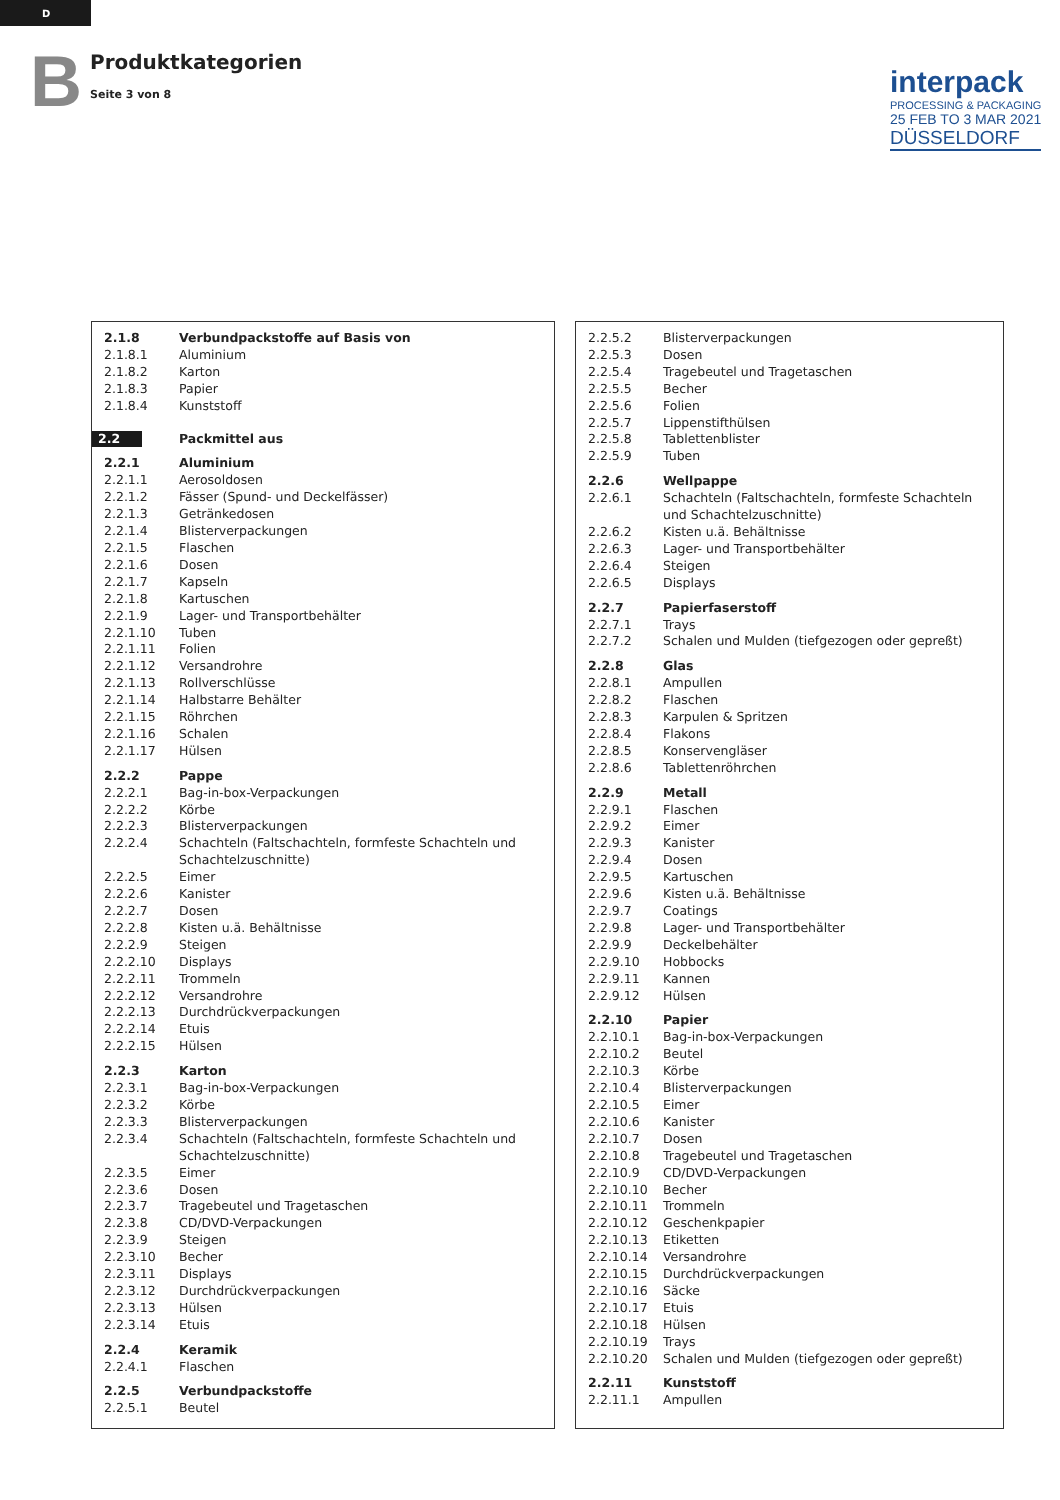D
B
Produktkategorien
Seite 3 von 8
interpack
PROCESSING & PACKAGING
25 FEB TO 3 MAR 2021
DÜSSELDORF
| 2.1.8 | Verbundpackstoffe auf Basis von |
| 2.1.8.1 | Aluminium |
| 2.1.8.2 | Karton |
| 2.1.8.3 | Papier |
| 2.1.8.4 | Kunststoff |
| 2.2 | Packmittel aus |
| 2.2.1 | Aluminium |
| 2.2.1.1 | Aerosoldosen |
| 2.2.1.2 | Fässer (Spund- und Deckelfässer) |
| 2.2.1.3 | Getränkedosen |
| 2.2.1.4 | Blisterverpackungen |
| 2.2.1.5 | Flaschen |
| 2.2.1.6 | Dosen |
| 2.2.1.7 | Kapseln |
| 2.2.1.8 | Kartuschen |
| 2.2.1.9 | Lager- und Transportbehälter |
| 2.2.1.10 | Tuben |
| 2.2.1.11 | Folien |
| 2.2.1.12 | Versandrohre |
| 2.2.1.13 | Rollverschlüsse |
| 2.2.1.14 | Halbstarre Behälter |
| 2.2.1.15 | Röhrchen |
| 2.2.1.16 | Schalen |
| 2.2.1.17 | Hülsen |
| 2.2.2 | Pappe |
| 2.2.2.1 | Bag-in-box-Verpackungen |
| 2.2.2.2 | Körbe |
| 2.2.2.3 | Blisterverpackungen |
| 2.2.2.4 | Schachteln (Faltschachteln, formfeste Schachteln und Schachtelzuschnitte) |
| 2.2.2.5 | Eimer |
| 2.2.2.6 | Kanister |
| 2.2.2.7 | Dosen |
| 2.2.2.8 | Kisten u.ä. Behältnisse |
| 2.2.2.9 | Steigen |
| 2.2.2.10 | Displays |
| 2.2.2.11 | Trommeln |
| 2.2.2.12 | Versandrohre |
| 2.2.2.13 | Durchdrückverpackungen |
| 2.2.2.14 | Etuis |
| 2.2.2.15 | Hülsen |
| 2.2.3 | Karton |
| 2.2.3.1 | Bag-in-box-Verpackungen |
| 2.2.3.2 | Körbe |
| 2.2.3.3 | Blisterverpackungen |
| 2.2.3.4 | Schachteln (Faltschachteln, formfeste Schachteln und Schachtelzuschnitte) |
| 2.2.3.5 | Eimer |
| 2.2.3.6 | Dosen |
| 2.2.3.7 | Tragebeutel und Tragetaschen |
| 2.2.3.8 | CD/DVD-Verpackungen |
| 2.2.3.9 | Steigen |
| 2.2.3.10 | Becher |
| 2.2.3.11 | Displays |
| 2.2.3.12 | Durchdrückverpackungen |
| 2.2.3.13 | Hülsen |
| 2.2.3.14 | Etuis |
| 2.2.4 | Keramik |
| 2.2.4.1 | Flaschen |
| 2.2.5 | Verbundpackstoffe |
| 2.2.5.1 | Beutel |
| 2.2.5.2 | Blisterverpackungen |
| 2.2.5.3 | Dosen |
| 2.2.5.4 | Tragebeutel und Tragetaschen |
| 2.2.5.5 | Becher |
| 2.2.5.6 | Folien |
| 2.2.5.7 | Lippenstifthülsen |
| 2.2.5.8 | Tablettenblister |
| 2.2.5.9 | Tuben |
| 2.2.6 | Wellpappe |
| 2.2.6.1 | Schachteln (Faltschachteln, formfeste Schachteln und Schachtelzuschnitte) |
| 2.2.6.2 | Kisten u.ä. Behältnisse |
| 2.2.6.3 | Lager- und Transportbehälter |
| 2.2.6.4 | Steigen |
| 2.2.6.5 | Displays |
| 2.2.7 | Papierfaserstoff |
| 2.2.7.1 | Trays |
| 2.2.7.2 | Schalen und Mulden (tiefgezogen oder gepreßt) |
| 2.2.8 | Glas |
| 2.2.8.1 | Ampullen |
| 2.2.8.2 | Flaschen |
| 2.2.8.3 | Karpulen & Spritzen |
| 2.2.8.4 | Flakons |
| 2.2.8.5 | Konservengläser |
| 2.2.8.6 | Tablettenröhrchen |
| 2.2.9 | Metall |
| 2.2.9.1 | Flaschen |
| 2.2.9.2 | Eimer |
| 2.2.9.3 | Kanister |
| 2.2.9.4 | Dosen |
| 2.2.9.5 | Kartuschen |
| 2.2.9.6 | Kisten u.ä. Behältnisse |
| 2.2.9.7 | Coatings |
| 2.2.9.8 | Lager- und Transportbehälter |
| 2.2.9.9 | Deckelbehälter |
| 2.2.9.10 | Hobbocks |
| 2.2.9.11 | Kannen |
| 2.2.9.12 | Hülsen |
| 2.2.10 | Papier |
| 2.2.10.1 | Bag-in-box-Verpackungen |
| 2.2.10.2 | Beutel |
| 2.2.10.3 | Körbe |
| 2.2.10.4 | Blisterverpackungen |
| 2.2.10.5 | Eimer |
| 2.2.10.6 | Kanister |
| 2.2.10.7 | Dosen |
| 2.2.10.8 | Tragebeutel und Tragetaschen |
| 2.2.10.9 | CD/DVD-Verpackungen |
| 2.2.10.10 | Becher |
| 2.2.10.11 | Trommeln |
| 2.2.10.12 | Geschenkpapier |
| 2.2.10.13 | Etiketten |
| 2.2.10.14 | Versandrohre |
| 2.2.10.15 | Durchdrückverpackungen |
| 2.2.10.16 | Säcke |
| 2.2.10.17 | Etuis |
| 2.2.10.18 | Hülsen |
| 2.2.10.19 | Trays |
| 2.2.10.20 | Schalen und Mulden (tiefgezogen oder gepreßt) |
| 2.2.11 | Kunststoff |
| 2.2.11.1 | Ampullen |